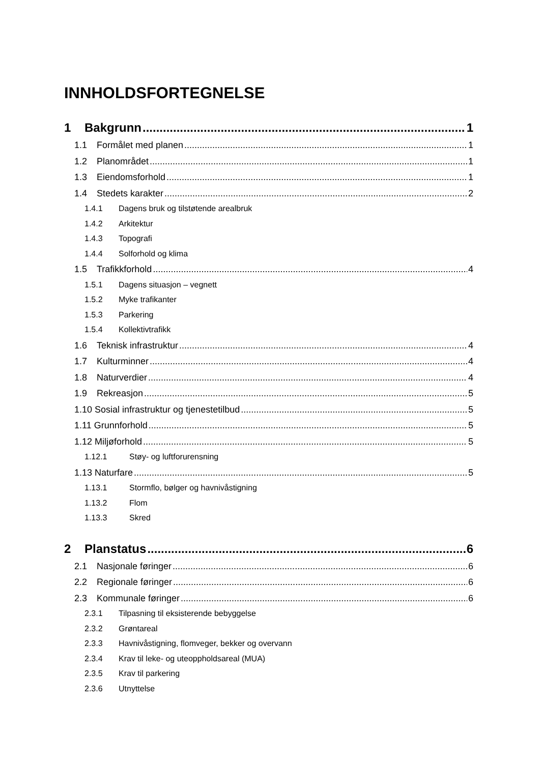INNHOLDSFORTEGNELSE
1 Bakgrunn 1
1.1 Formålet med planen 1
1.2 Planområdet 1
1.3 Eiendomsforhold 1
1.4 Stedets karakter 2
1.4.1 Dagens bruk og tilstøtende arealbruk
1.4.2 Arkitektur
1.4.3 Topografi
1.4.4 Solforhold og klima
1.5 Trafikkforhold 4
1.5.1 Dagens situasjon – vegnett
1.5.2 Myke trafikanter
1.5.3 Parkering
1.5.4 Kollektivtrafikk
1.6 Teknisk infrastruktur 4
1.7 Kulturminner 4
1.8 Naturverdier 4
1.9 Rekreasjon 5
1.10 Sosial infrastruktur og tjenestetilbud 5
1.11 Grunnforhold 5
1.12 Miljøforhold 5
1.12.1 Støy- og luftforurensning
1.13 Naturfare 5
1.13.1 Stormflo, bølger og havnivåstigning
1.13.2 Flom
1.13.3 Skred
2 Planstatus 6
2.1 Nasjonale føringer 6
2.2 Regionale føringer 6
2.3 Kommunale føringer 6
2.3.1 Tilpasning til eksisterende bebyggelse
2.3.2 Grøntareal
2.3.3 Havnivåstigning, flomveger, bekker og overvann
2.3.4 Krav til leke- og uteoppholdsareal (MUA)
2.3.5 Krav til parkering
2.3.6 Utnyttelse